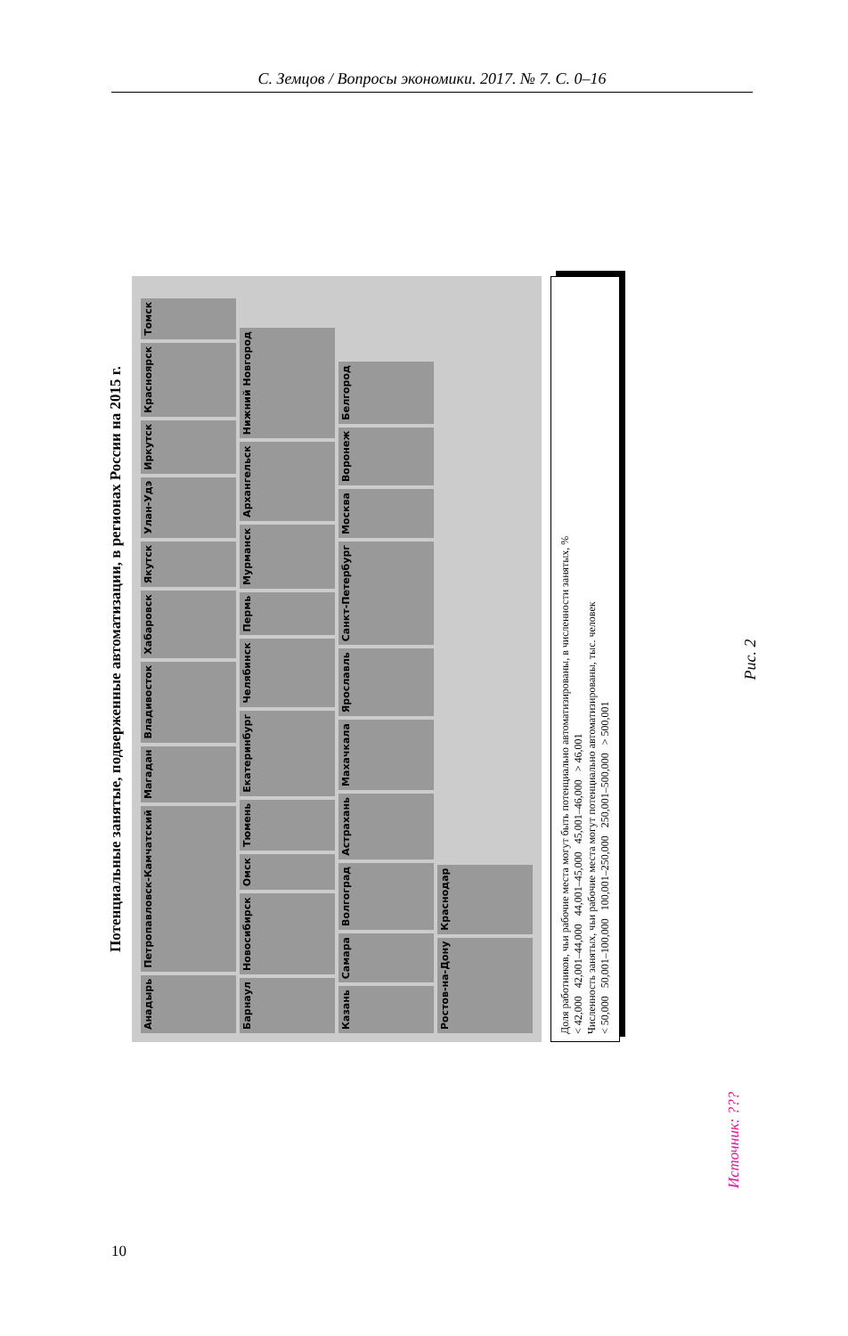С. Земцов / Вопросы экономики. 2017. № 7. С. 0–16
Потенциальные занятые, подверженные автоматизации, в регионах России на 2015 г.
Анадырь Петропавловск-Камчатский Магадан Владивосток Хабаровск Якутск Улан-Удэ Иркутск Красноярск Томск Барнаул Новосибирск Омск Тюмень Екатеринбург Челябинск Пермь Мурманск Архангельск Нижний Новгород Казань Самара Волгоград Астрахань Махачкала Ярославль Санкт-Петербург Москва Воронеж Белгород Ростов-на-Дону Краснодар
Доля работников, чьи рабочие места могут быть потенциально автоматизированы, в численности занятых, %
< 42,000 42,001–44,000 44,001–45,000 45,001–46,000 > 46,001
Численность занятых, чьи рабочие места могут потенциально автоматизированы, тыс. человек
< 50,000 50,001–100,000 100,001–250,000 250,001–500,000 > 500,001
Рис. 2
Источник: ???
10